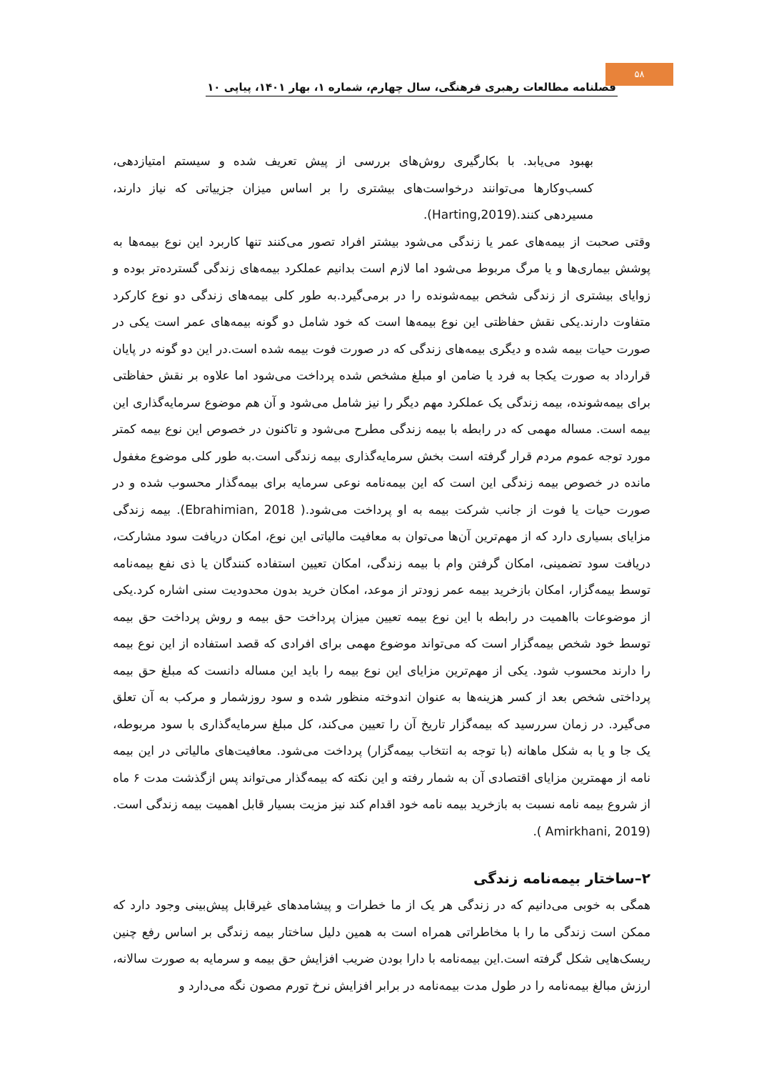۵۸
فصلنامه مطالعات رهبری فرهنگی، سال چهارم، شماره ۱، بهار ۱۴۰۱، پیاپی ۱۰
بهبود می‌یابد. با بکارگیری روش‌های بررسی از پیش تعریف شده و سیستم امتیازدهی، کسب‌وکارها می‌توانند درخواست‌های بیشتری را بر اساس میزان جزییاتی که نیاز دارند، مسیردهی کنند.(Harting,2019).
وقتی صحبت از بیمه‌های عمر یا زندگی می‌شود بیشتر افراد تصور می‌کنند تنها کاربرد این نوع بیمه‌ها به پوشش بیماری‌ها و یا مرگ مربوط می‌شود اما لازم است بدانیم عملکرد بیمه‌های زندگی گسترده‌تر بوده و زوایای بیشتری از زندگی شخص بیمه‌شونده را در برمی‌گیرد.به طور کلی بیمه‌های زندگی دو نوع کارکرد متفاوت دارند.یکی نقش حفاظتی این نوع بیمه‌ها است که خود شامل دو گونه بیمه‌های عمر است یکی در صورت حیات بیمه شده و دیگری بیمه‌های زندگی که در صورت فوت بیمه شده است.در این دو گونه در پایان قرارداد به صورت یکجا به فرد یا ضامن او مبلغ مشخص شده پرداخت می‌شود اما علاوه بر نقش حفاظتی برای بیمه‌شونده، بیمه زندگی یک عملکرد مهم دیگر را نیز شامل می‌شود و آن هم موضوع سرمایه‌گذاری این بیمه است. مساله مهمی که در رابطه با بیمه زندگی مطرح می‌شود و تاکنون در خصوص این نوع بیمه کمتر مورد توجه عموم مردم قرار گرفته است بخش سرمایه‌گذاری بیمه زندگی است.به طور کلی موضوع مغفول مانده در خصوص بیمه زندگی این است که این بیمه‌نامه نوعی سرمایه برای بیمه‌گذار محسوب شده و در صورت حیات یا فوت از جانب شرکت بیمه به او پرداخت می‌شود.( Ebrahimian, 2018). بیمه زندگی مزایای بسیاری دارد که از مهم‌ترین آن‌ها می‌توان به معافیت مالیاتی این نوع، امکان دریافت سود مشارکت، دریافت سود تضمینی، امکان گرفتن وام با بیمه زندگی، امکان تعیین استفاده کنندگان یا ذی نفع بیمه‌نامه توسط بیمه‌گزار، امکان بازخرید بیمه عمر زودتر از موعد، امکان خرید بدون محدودیت سنی اشاره کرد.یکی از موضوعات بااهمیت در رابطه با این نوع بیمه تعیین میزان پرداخت حق بیمه و روش پرداخت حق بیمه توسط خود شخص بیمه‌گزار است که می‌تواند موضوع مهمی برای افرادی که قصد استفاده از این نوع بیمه را دارند محسوب شود. یکی از مهم‌ترین مزایای این نوع بیمه را باید این مساله دانست که مبلغ حق بیمه پرداختی شخص بعد از کسر هزینه‌ها به عنوان اندوخته منظور شده و سود روزشمار و مرکب به آن تعلق می‌گیرد. در زمان سررسید که بیمه‌گزار تاریخ آن را تعیین می‌کند، کل مبلغ سرمایه‌گذاری با سود مربوطه، یک جا و یا به شکل ماهانه (با توجه به انتخاب بیمه‌گزار) پرداخت می‌شود. معافیت‌های مالیاتی در این بیمه نامه از مهمترین مزایای اقتصادی آن به شمار رفته و این نکته که بیمه‌گذار می‌تواند پس ازگذشت مدت ۶ ماه از شروع بیمه نامه نسبت به بازخرید بیمه نامه خود اقدام کند نیز مزیت بسیار قابل اهمیت بیمه زندگی است.(Amirkhani, 2019 ).
۲–ساختار بیمه‌نامه زندگی
همگی به خوبی می‌دانیم که در زندگی هر یک از ما خطرات و پیشامدهای غیرقابل پیش‌بینی وجود دارد که ممکن است زندگی ما را با مخاطراتی همراه است به همین دلیل ساختار بیمه زندگی بر اساس رفع چنین ریسک‌هایی شکل گرفته است.این بیمه‌نامه با دارا بودن ضریب افزایش حق بیمه و سرمایه به صورت سالانه، ارزش مبالغ بیمه‌نامه را در طول مدت بیمه‌نامه در برابر افزایش نرخ تورم مصون نگه می‌دارد و